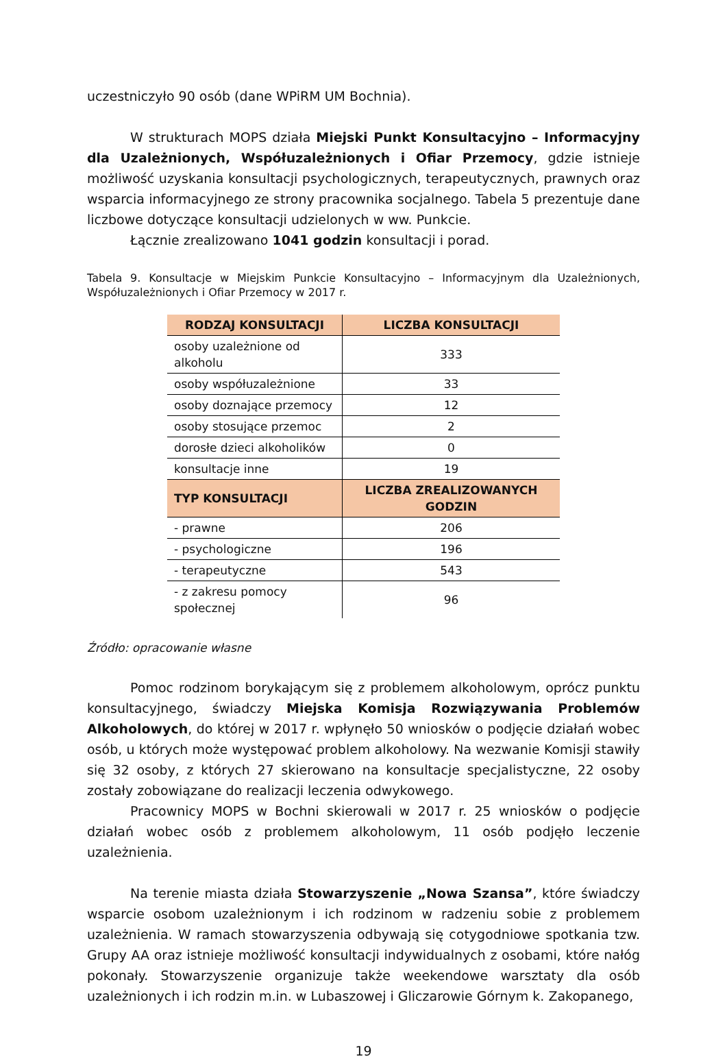uczestniczyło 90 osób (dane WPiRM UM Bochnia).
W strukturach MOPS działa Miejski Punkt Konsultacyjno – Informacyjny dla Uzależnionych, Współuzależnionych i Ofiar Przemocy, gdzie istnieje możliwość uzyskania konsultacji psychologicznych, terapeutycznych, prawnych oraz wsparcia informacyjnego ze strony pracownika socjalnego. Tabela 5 prezentuje dane liczbowe dotyczące konsultacji udzielonych w ww. Punkcie.
Łącznie zrealizowano 1041 godzin konsultacji i porad.
Tabela 9. Konsultacje w Miejskim Punkcie Konsultacyjno – Informacyjnym dla Uzależnionych, Współuzależnionych i Ofiar Przemocy w 2017 r.
| RODZAJ KONSULTACJI | LICZBA KONSULTACJI |
| --- | --- |
| osoby uzależnione od alkoholu | 333 |
| osoby współuzależnione | 33 |
| osoby doznające przemocy | 12 |
| osoby stosujące przemoc | 2 |
| dorosłe dzieci alkoholików | 0 |
| konsultacje inne | 19 |
| TYP KONSULTACJI | LICZBA ZREALIZOWANYCH GODZIN |
| - prawne | 206 |
| - psychologiczne | 196 |
| - terapeutyczne | 543 |
| - z zakresu pomocy społecznej | 96 |
Źródło: opracowanie własne
Pomoc rodzinom borykającym się z problemem alkoholowym, oprócz punktu konsultacyjnego, świadczy Miejska Komisja Rozwiązywania Problemów Alkoholowych, do której w 2017 r. wpłynęło 50 wniosków o podjęcie działań wobec osób, u których może występować problem alkoholowy. Na wezwanie Komisji stawiły się 32 osoby, z których 27 skierowano na konsultacje specjalistyczne, 22 osoby zostały zobowiązane do realizacji leczenia odwykowego.
Pracownicy MOPS w Bochni skierowali w 2017 r. 25 wniosków o podjęcie działań wobec osób z problemem alkoholowym, 11 osób podjęło leczenie uzależnienia.
Na terenie miasta działa Stowarzyszenie „Nowa Szansa”, które świadczy wsparcie osobom uzależnionym i ich rodzinom w radzeniu sobie z problemem uzależnienia. W ramach stowarzyszenia odbywają się cotygodniowe spotkania tzw. Grupy AA oraz istnieje możliwość konsultacji indywidualnych z osobami, które nałóg pokonały. Stowarzyszenie organizuje także weekendowe warsztaty dla osób uzależnionych i ich rodzin m.in. w Lubaszowej i Gliczarowie Górnym k. Zakopanego,
19